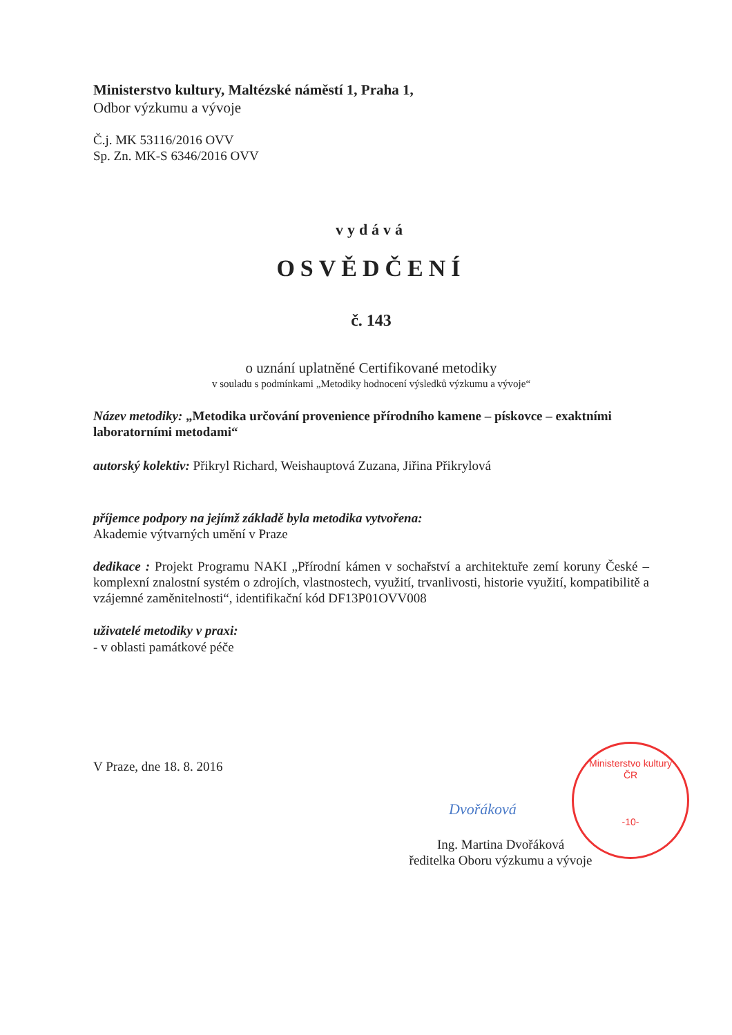Ministerstvo kultury, Maltézské náměstí 1, Praha 1,
Odbor výzkumu a vývoje
Č.j. MK 53116/2016 OVV
Sp. Zn. MK-S 6346/2016 OVV
vydává
OSVĚDČENÍ
č. 143
o uznání uplatněné Certifikované metodiky
v souladu s podmínkami „Metodiky hodnocení výsledků výzkumu a vývoje“
Název metodiky: „Metodika určování provenience přírodního kamene – pískovce – exaktními laboratorními metodami“
autorský kolektiv: Přikryl Richard, Weishauptová Zuzana, Jiřina Přikrylová
příjemce podpory na jejímž základě byla metodika vytvořena:
Akademie výtvarných umění v Praze
dedikace : Projekt Programu NAKI „Přírodní kámen v sochařství a architektuře zemí koruny České – komplexní znalostní systém o zdrojích, vlastnostech, využití, trvanlivosti, historie využití, kompatibilitě a vzájemné zaměnitelnosti“, identifikační kód DF13P01OVV008
uživatelé metodiky v praxi:
- v oblasti památkové péče
V Praze, dne 18. 8. 2016
Ing. Martina Dvořáková
ředitelka Oboru výzkumu a vývoje
Dvořáková
Ministerstvo kultury
ČR
-10-